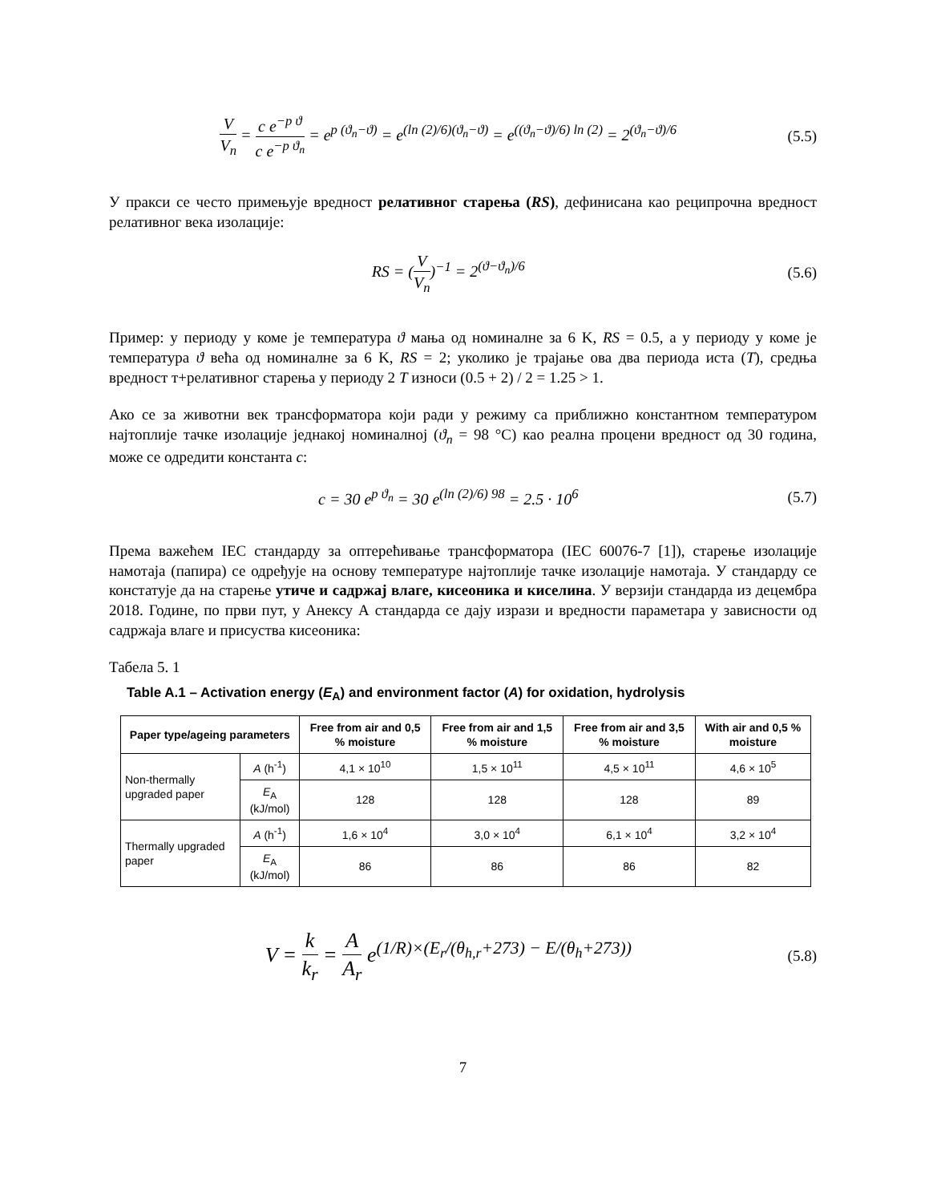V V<sub>n</sub> = c e<sup>−p ϑ</sup> c e<sup>−p ϑ<sub>n</sub></sup> = e<sup>p (ϑ<sub>n</sub>−ϑ)</sup> = e<sup>(ln (2)/6)(ϑ<sub>n</sub>−ϑ)</sup> = e<sup>((ϑ<sub>n</sub>−ϑ)/6) ln (2)</sup> = 2<sup>(ϑ<sub>n</sub>−ϑ)/6</sup>
(5.5)
У пракси се често примењује вредност релативног старења (RS), дефинисана као реципрочна вредност релативног века изолације:
RS = (V V<sub>n</sub>)<sup>−1</sup> = 2<sup>(ϑ−ϑ<sub>n</sub>)/6</sup> (5.6)
Пример: у периоду у коме је температура ϑ мања од номиналне за 6 K, RS = 0.5, а у периоду у коме је температура ϑ већа од номиналне за 6 K, RS = 2; уколико је трајање ова два периода иста (T), средња вредност т+релативног старења у периоду 2 T износи (0.5 + 2) / 2 = 1.25 > 1.
Ако се за животни век трансформатора који ради у режиму са приближно константном температуром најтоплије тачке изолације једнакој номиналној (ϑ<sub>n</sub> = 98 °C) као реална процени вредност од 30 година, може се одредити константа c:
c = 30 e<sup>p ϑ<sub>n</sub></sup> = 30 e<sup>(ln (2)/6) 98</sup> = 2.5 · 10<sup>6</sup>
(5.7)
Према важећем IEC стандарду за оптерећивање трансформатора (IEC 60076-7 [1]), старење изолације намотаја (папира) се одређује на основу температуре најтоплије тачке изолације намотаја. У стандарду се констатује да на старење утиче и садржај влаге, кисеоника и киселина. У верзији стандарда из децембра 2018. Године, по први пут, у Анексу А стандарда се дају изрази и вредности параметара у зависности од садржаја влаге и присуства кисеоника:
Табела 5. 1
Table A.1 – Activation energy (E<sub>A</sub>) and environment factor (A) for oxidation, hydrolysis
| Paper type/ageing parameters | | Free from air and 0,5 % moisture | Free from air and 1,5 % moisture | Free from air and 3,5 % moisture | With air and 0,5 % moisture |
| --- | --- | --- | --- | --- | --- |
| Non-thermally upgraded paper | A (h<sup>-1</sup>) | 4,1 × 10<sup>10</sup> | 1,5 × 10<sup>11</sup> | 4,5 × 10<sup>11</sup> | 4,6 × 10<sup>5</sup> |
| | E<sub>A</sub> (kJ/mol) | 128 | 128 | 128 | 89 |
| Thermally upgraded paper | A (h<sup>-1</sup>) | 1,6 × 10<sup>4</sup> | 3,0 × 10<sup>4</sup> | 6,1 × 10<sup>4</sup> | 3,2 × 10<sup>4</sup> |
| | E<sub>A</sub> (kJ/mol) | 86 | 86 | 86 | 82 |
V = k k<sub>r</sub> = A A<sub>r</sub> e<sup>(1/R)×(E<sub>r</sub>/(θ<sub>h,r</sub>+273) − E/(θ<sub>h</sub>+273))</sup>
(5.8)
7